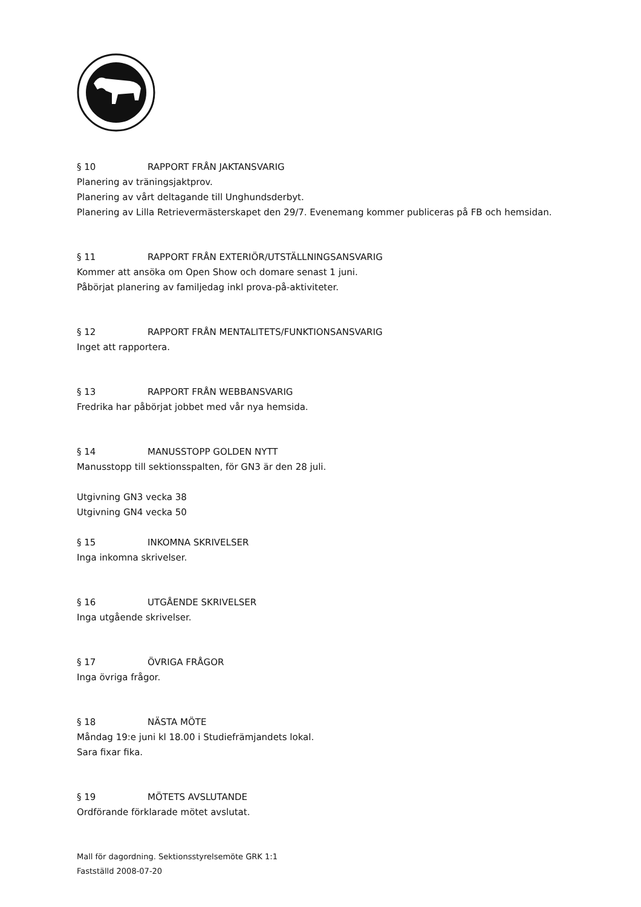§ 10 RAPPORT FRÅN JAKTANSVARIG
Planering av träningsjaktprov.
Planering av vårt deltagande till Unghundsderbyt.
Planering av Lilla Retrievermästerskapet den 29/7. Evenemang kommer publiceras på FB och hemsidan.
§ 11 RAPPORT FRÅN EXTERIÖR/UTSTÄLLNINGSANSVARIG
Kommer att ansöka om Open Show och domare senast 1 juni.
Påbörjat planering av familjedag inkl prova-på-aktiviteter.
§ 12 RAPPORT FRÅN MENTALITETS/FUNKTIONSANSVARIG
Inget att rapportera.
§ 13 RAPPORT FRÅN WEBBANSVARIG
Fredrika har påbörjat jobbet med vår nya hemsida.
§ 14 MANUSSTOPP GOLDEN NYTT
Manusstopp till sektionsspalten, för GN3 är den 28 juli.
Utgivning GN3 vecka 38
Utgivning GN4 vecka 50
§ 15 INKOMNA SKRIVELSER
Inga inkomna skrivelser.
§ 16 UTGÅENDE SKRIVELSER
Inga utgående skrivelser.
§ 17 ÖVRIGA FRÅGOR
Inga övriga frågor.
§ 18 NÄSTA MÖTE
Måndag 19:e juni kl 18.00 i Studiefrämjandets lokal.
Sara fixar fika.
§ 19 MÖTETS AVSLUTANDE
Ordförande förklarade mötet avslutat.
Mall för dagordning. Sektionsstyrelsemöte GRK 1:1
Fastställd 2008-07-20